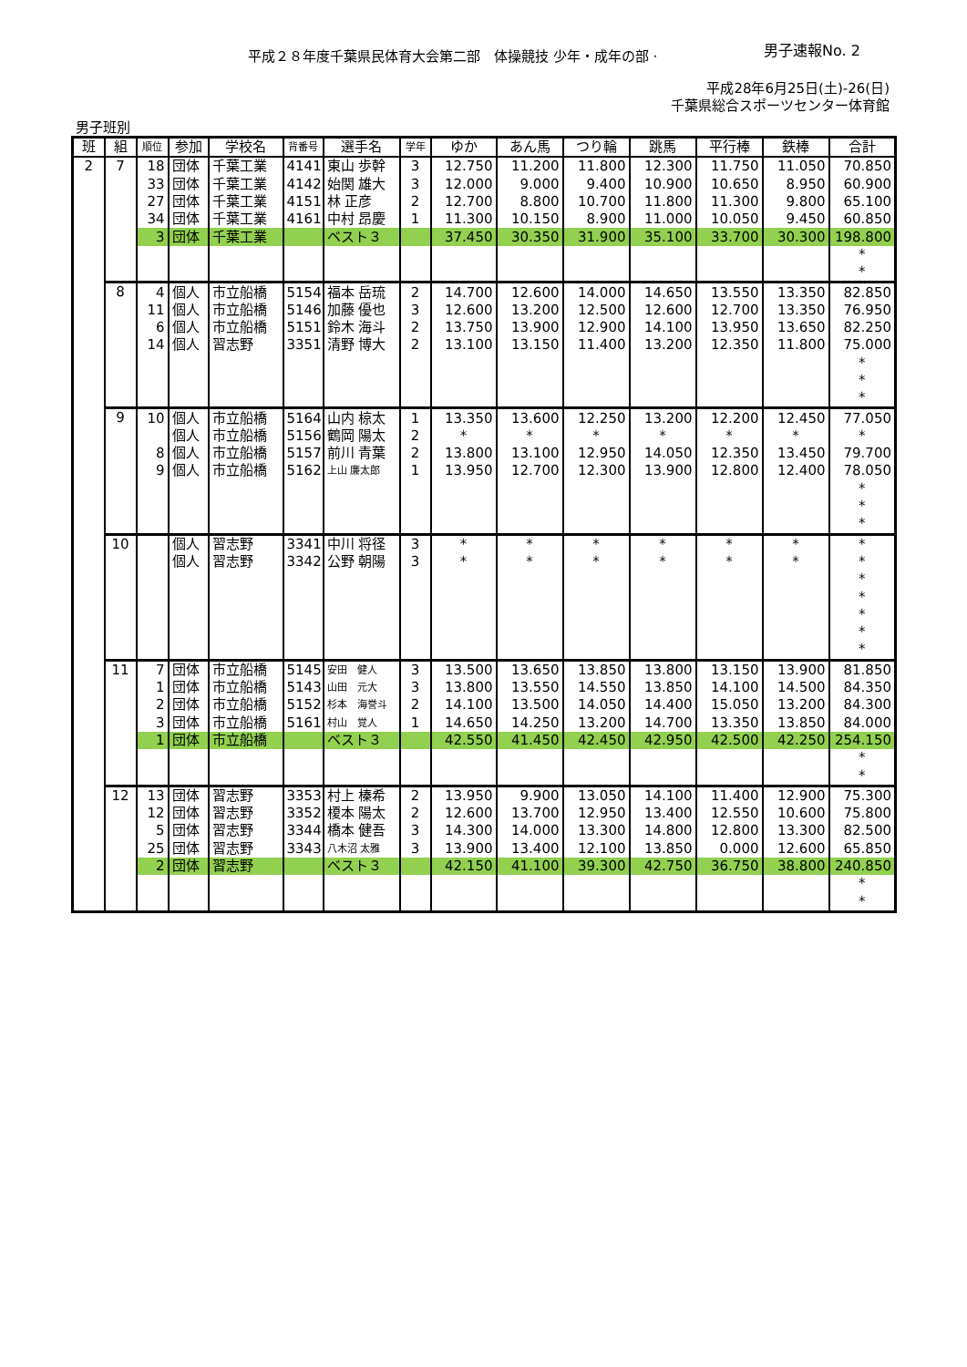平成２８年度千葉県民体育大会第二部　体操競技 少年・成年の部 ·
男子速報No. 2
平成28年6月25日(土)-26(日)
千葉県総合スポーツセンター体育館
男子班別
| 班 | 組 | 順位 | 参加 | 学校名 | 背番号 | 選手名 | 学年 | ゆか | あん馬 | つり輪 | 跳馬 | 平行棒 | 鉄棒 | 合計 |
| --- | --- | --- | --- | --- | --- | --- | --- | --- | --- | --- | --- | --- | --- | --- |
| 2 | 7 | 18 | 団体 | 千葉工業 | 4141 | 東山 歩幹 | 3 | 12.750 | 11.200 | 11.800 | 12.300 | 11.750 | 11.050 | 70.850 |
| | | 33 | 団体 | 千葉工業 | 4142 | 始関 雄大 | 3 | 12.000 | 9.000 | 9.400 | 10.900 | 10.650 | 8.950 | 60.900 |
| | | 27 | 団体 | 千葉工業 | 4151 | 林 正彦 | 2 | 12.700 | 8.800 | 10.700 | 11.800 | 11.300 | 9.800 | 65.100 |
| | | 34 | 団体 | 千葉工業 | 4161 | 中村 昂慶 | 1 | 11.300 | 10.150 | 8.900 | 11.000 | 10.050 | 9.450 | 60.850 |
| | | 3 | 団体 | 千葉工業 | | ベスト３ | | 37.450 | 30.350 | 31.900 | 35.100 | 33.700 | 30.300 | 198.800 |
| | | | | | | | | | | | | | | * |
| | | | | | | | | | | | | | | * |
| | 8 | 4 | 個人 | 市立船橋 | 5154 | 福本 岳琉 | 2 | 14.700 | 12.600 | 14.000 | 14.650 | 13.550 | 13.350 | 82.850 |
| | | 11 | 個人 | 市立船橋 | 5146 | 加藤 優也 | 3 | 12.600 | 13.200 | 12.500 | 12.600 | 12.700 | 13.350 | 76.950 |
| | | 6 | 個人 | 市立船橋 | 5151 | 鈴木 海斗 | 2 | 13.750 | 13.900 | 12.900 | 14.100 | 13.950 | 13.650 | 82.250 |
| | | 14 | 個人 | 習志野 | 3351 | 清野 博大 | 2 | 13.100 | 13.150 | 11.400 | 13.200 | 12.350 | 11.800 | 75.000 |
| | | | | | | | | | | | | | | * |
| | | | | | | | | | | | | | | * |
| | | | | | | | | | | | | | | * |
| | 9 | 10 | 個人 | 市立船橋 | 5164 | 山内 椋太 | 1 | 13.350 | 13.600 | 12.250 | 13.200 | 12.200 | 12.450 | 77.050 |
| | | | 個人 | 市立船橋 | 5156 | 鶴岡 陽太 | 2 | * | * | * | * | * | * | * |
| | | 8 | 個人 | 市立船橋 | 5157 | 前川 青葉 | 2 | 13.800 | 13.100 | 12.950 | 14.050 | 12.350 | 13.450 | 79.700 |
| | | 9 | 個人 | 市立船橋 | 5162 | 上山 廉太郎 | 1 | 13.950 | 12.700 | 12.300 | 13.900 | 12.800 | 12.400 | 78.050 |
| | | | | | | | | | | | | | | * |
| | | | | | | | | | | | | | | * |
| | | | | | | | | | | | | | | * |
| | 10 | | 個人 | 習志野 | 3341 | 中川 将径 | 3 | * | * | * | * | * | * | * |
| | | | 個人 | 習志野 | 3342 | 公野 朝陽 | 3 | * | * | * | * | * | * | * |
| | | | | | | | | | | | | | | * |
| | | | | | | | | | | | | | | * |
| | | | | | | | | | | | | | | * |
| | | | | | | | | | | | | | | * |
| | | | | | | | | | | | | | | * |
| | 11 | 7 | 団体 | 市立船橋 | 5145 | 安田 健人 | 3 | 13.500 | 13.650 | 13.850 | 13.800 | 13.150 | 13.900 | 81.850 |
| | | 1 | 団体 | 市立船橋 | 5143 | 山田 元大 | 3 | 13.800 | 13.550 | 14.550 | 13.850 | 14.100 | 14.500 | 84.350 |
| | | 2 | 団体 | 市立船橋 | 5152 | 杉本 海誉斗 | 2 | 14.100 | 13.500 | 14.050 | 14.400 | 15.050 | 13.200 | 84.300 |
| | | 3 | 団体 | 市立船橋 | 5161 | 村山 覚人 | 1 | 14.650 | 14.250 | 13.200 | 14.700 | 13.350 | 13.850 | 84.000 |
| | | 1 | 団体 | 市立船橋 | | ベスト３ | | 42.550 | 41.450 | 42.450 | 42.950 | 42.500 | 42.250 | 254.150 |
| | | | | | | | | | | | | | | * |
| | | | | | | | | | | | | | | * |
| | 12 | 13 | 団体 | 習志野 | 3353 | 村上 榛希 | 2 | 13.950 | 9.900 | 13.050 | 14.100 | 11.400 | 12.900 | 75.300 |
| | | 12 | 団体 | 習志野 | 3352 | 榎本 陽太 | 2 | 12.600 | 13.700 | 12.950 | 13.400 | 12.550 | 10.600 | 75.800 |
| | | 5 | 団体 | 習志野 | 3344 | 橋本 健吾 | 3 | 14.300 | 14.000 | 13.300 | 14.800 | 12.800 | 13.300 | 82.500 |
| | | 25 | 団体 | 習志野 | 3343 | 八木沼 太雅 | 3 | 13.900 | 13.400 | 12.100 | 13.850 | 0.000 | 12.600 | 65.850 |
| | | 2 | 団体 | 習志野 | | ベスト３ | | 42.150 | 41.100 | 39.300 | 42.750 | 36.750 | 38.800 | 240.850 |
| | | | | | | | | | | | | | | * |
| | | | | | | | | | | | | | | * |